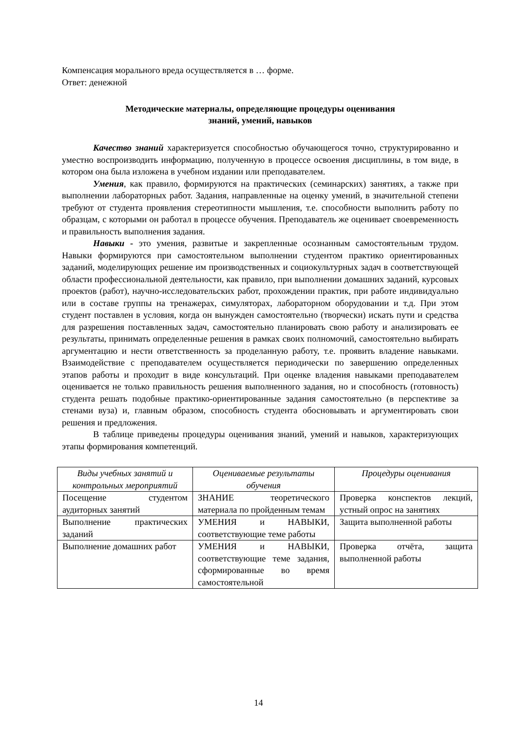Компенсация морального вреда осуществляется в … форме.
Ответ: денежной
Методические материалы, определяющие процедуры оценивания
знаний, умений, навыков
Качество знаний характеризуется способностью обучающегося точно, структурированно и уместно воспроизводить информацию, полученную в процессе освоения дисциплины, в том виде, в котором она была изложена в учебном издании или преподавателем.
Умения, как правило, формируются на практических (семинарских) занятиях, а также при выполнении лабораторных работ. Задания, направленные на оценку умений, в значительной степени требуют от студента проявления стереотипности мышления, т.е. способности выполнить работу по образцам, с которыми он работал в процессе обучения. Преподаватель же оценивает своевременность и правильность выполнения задания.
Навыки - это умения, развитые и закрепленные осознанным самостоятельным трудом. Навыки формируются при самостоятельном выполнении студентом практико ориентированных заданий, моделирующих решение им производственных и социокультурных задач в соответствующей области профессиональной деятельности, как правило, при выполнении домашних заданий, курсовых проектов (работ), научно-исследовательских работ, прохождении практик, при работе индивидуально или в составе группы на тренажерах, симуляторах, лабораторном оборудовании и т.д. При этом студент поставлен в условия, когда он вынужден самостоятельно (творчески) искать пути и средства для разрешения поставленных задач, самостоятельно планировать свою работу и анализировать ее результаты, принимать определенные решения в рамках своих полномочий, самостоятельно выбирать аргументацию и нести ответственность за проделанную работу, т.е. проявить владение навыками. Взаимодействие с преподавателем осуществляется периодически по завершению определенных этапов работы и проходит в виде консультаций. При оценке владения навыками преподавателем оценивается не только правильность решения выполненного задания, но и способность (готовность) студента решать подобные практико-ориентированные задания самостоятельно (в перспективе за стенами вуза) и, главным образом, способность студента обосновывать и аргументировать свои решения и предложения.
В таблице приведены процедуры оценивания знаний, умений и навыков, характеризующих этапы формирования компетенций.
| Виды учебных занятий и контрольных мероприятий | Оцениваемые результаты обучения | Процедуры оценивания |
| --- | --- | --- |
| Посещение студентом аудиторных занятий | ЗНАНИЕ теоретического материала по пройденным темам | Проверка конспектов лекций, устный опрос на занятиях |
| Выполнение практических заданий | УМЕНИЯ и НАВЫКИ, соответствующие теме работы | Защита выполненной работы |
| Выполнение домашних работ | УМЕНИЯ и НАВЫКИ, соответствующие теме задания, сформированные во время самостоятельной | Проверка отчёта, защита выполненной работы |
14